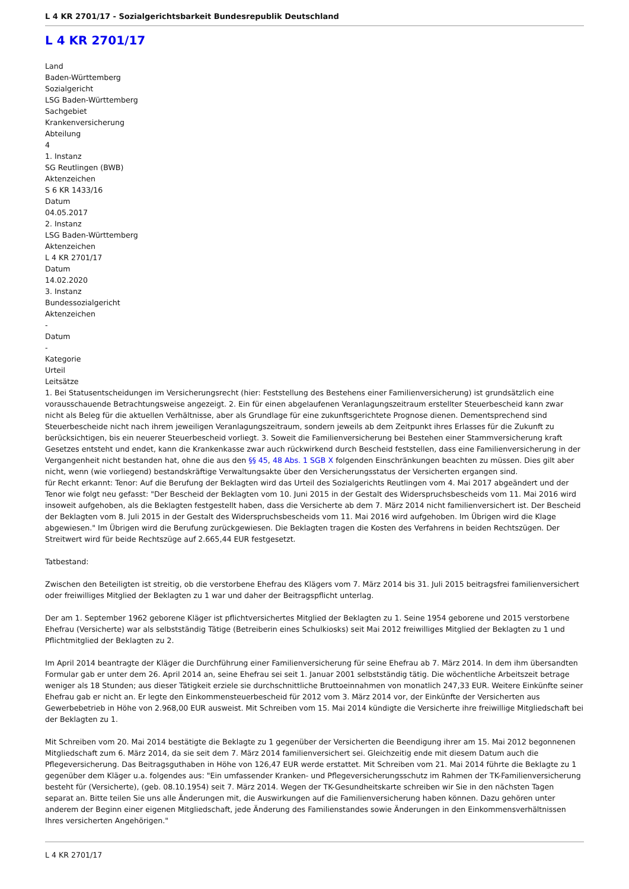L 4 KR 2701/17 - Sozialgerichtsbarkeit Bundesrepublik Deutschland
L 4 KR 2701/17
Land
Baden-Württemberg
Sozialgericht
LSG Baden-Württemberg
Sachgebiet
Krankenversicherung
Abteilung
4
1. Instanz
SG Reutlingen (BWB)
Aktenzeichen
S 6 KR 1433/16
Datum
04.05.2017
2. Instanz
LSG Baden-Württemberg
Aktenzeichen
L 4 KR 2701/17
Datum
14.02.2020
3. Instanz
Bundessozialgericht
Aktenzeichen
-
Datum
-
Kategorie
Urteil
Leitsätze
1. Bei Statusentscheidungen im Versicherungsrecht (hier: Feststellung des Bestehens einer Familienversicherung) ist grundsätzlich eine vorausschauende Betrachtungsweise angezeigt. 2. Ein für einen abgelaufenen Veranlagungszeitraum erstellter Steuerbescheid kann zwar nicht als Beleg für die aktuellen Verhältnisse, aber als Grundlage für eine zukunftsgerichtete Prognose dienen. Dementsprechend sind Steuerbescheide nicht nach ihrem jeweiligen Veranlagungszeitraum, sondern jeweils ab dem Zeitpunkt ihres Erlasses für die Zukunft zu berücksichtigen, bis ein neuerer Steuerbescheid vorliegt. 3. Soweit die Familienversicherung bei Bestehen einer Stammversicherung kraft Gesetzes entsteht und endet, kann die Krankenkasse zwar auch rückwirkend durch Bescheid feststellen, dass eine Familienversicherung in der Vergangenheit nicht bestanden hat, ohne die aus den §§ 45, 48 Abs. 1 SGB X folgenden Einschränkungen beachten zu müssen. Dies gilt aber nicht, wenn (wie vorliegend) bestandskräftige Verwaltungsakte über den Versicherungsstatus der Versicherten ergangen sind.
für Recht erkannt: Tenor: Auf die Berufung der Beklagten wird das Urteil des Sozialgerichts Reutlingen vom 4. Mai 2017 abgeändert und der Tenor wie folgt neu gefasst: "Der Bescheid der Beklagten vom 10. Juni 2015 in der Gestalt des Widerspruchsbescheids vom 11. Mai 2016 wird insoweit aufgehoben, als die Beklagten festgestellt haben, dass die Versicherte ab dem 7. März 2014 nicht familienversichert ist. Der Bescheid der Beklagten vom 8. Juli 2015 in der Gestalt des Widerspruchsbescheids vom 11. Mai 2016 wird aufgehoben. Im Übrigen wird die Klage abgewiesen." Im Übrigen wird die Berufung zurückgewiesen. Die Beklagten tragen die Kosten des Verfahrens in beiden Rechtszügen. Der Streitwert wird für beide Rechtszüge auf 2.665,44 EUR festgesetzt.
Tatbestand:
Zwischen den Beteiligten ist streitig, ob die verstorbene Ehefrau des Klägers vom 7. März 2014 bis 31. Juli 2015 beitragsfrei familienversichert oder freiwilliges Mitglied der Beklagten zu 1 war und daher der Beitragspflicht unterlag.
Der am 1. September 1962 geborene Kläger ist pflichtversichertes Mitglied der Beklagten zu 1. Seine 1954 geborene und 2015 verstorbene Ehefrau (Versicherte) war als selbstständig Tätige (Betreiberin eines Schulkiosks) seit Mai 2012 freiwilliges Mitglied der Beklagten zu 1 und Pflichtmitglied der Beklagten zu 2.
Im April 2014 beantragte der Kläger die Durchführung einer Familienversicherung für seine Ehefrau ab 7. März 2014. In dem ihm übersandten Formular gab er unter dem 26. April 2014 an, seine Ehefrau sei seit 1. Januar 2001 selbstständig tätig. Die wöchentliche Arbeitszeit betrage weniger als 18 Stunden; aus dieser Tätigkeit erziele sie durchschnittliche Bruttoeinnahmen von monatlich 247,33 EUR. Weitere Einkünfte seiner Ehefrau gab er nicht an. Er legte den Einkommensteuerbescheid für 2012 vom 3. März 2014 vor, der Einkünfte der Versicherten aus Gewerbebetrieb in Höhe von 2.968,00 EUR ausweist. Mit Schreiben vom 15. Mai 2014 kündigte die Versicherte ihre freiwillige Mitgliedschaft bei der Beklagten zu 1.
Mit Schreiben vom 20. Mai 2014 bestätigte die Beklagte zu 1 gegenüber der Versicherten die Beendigung ihrer am 15. Mai 2012 begonnenen Mitgliedschaft zum 6. März 2014, da sie seit dem 7. März 2014 familienversichert sei. Gleichzeitig ende mit diesem Datum auch die Pflegeversicherung. Das Beitragsguthaben in Höhe von 126,47 EUR werde erstattet. Mit Schreiben vom 21. Mai 2014 führte die Beklagte zu 1 gegenüber dem Kläger u.a. folgendes aus: "Ein umfassender Kranken- und Pflegeversicherungsschutz im Rahmen der TK-Familienversicherung besteht für (Versicherte), (geb. 08.10.1954) seit 7. März 2014. Wegen der TK-Gesundheitskarte schreiben wir Sie in den nächsten Tagen separat an. Bitte teilen Sie uns alle Änderungen mit, die Auswirkungen auf die Familienversicherung haben können. Dazu gehören unter anderem der Beginn einer eigenen Mitgliedschaft, jede Änderung des Familienstandes sowie Änderungen in den Einkommensverhältnissen Ihres versicherten Angehörigen."
L 4 KR 2701/17